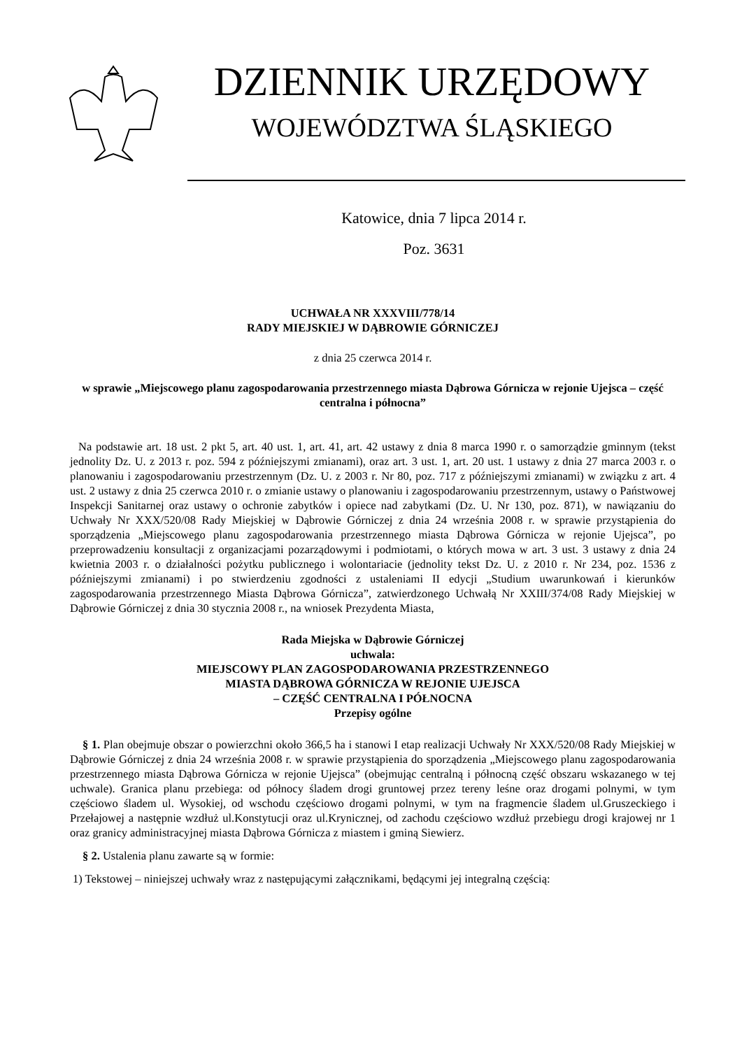DZIENNIK URZĘDOWY
WOJEWÓDZTWA ŚLĄSKIEGO
Katowice, dnia 7 lipca 2014 r.
Poz. 3631
UCHWAŁA NR XXXVIII/778/14
RADY MIEJSKIEJ W DĄBROWIE GÓRNICZEJ
z dnia 25 czerwca 2014 r.
w sprawie „Miejscowego planu zagospodarowania przestrzennego miasta Dąbrowa Górnicza w rejonie Ujejsca – część centralna i północna”
Na podstawie art. 18 ust. 2 pkt 5, art. 40 ust. 1, art. 41, art. 42 ustawy z dnia 8 marca 1990 r. o samorządzie gminnym (tekst jednolity Dz. U. z 2013 r. poz. 594 z późniejszymi zmianami), oraz art. 3 ust. 1, art. 20 ust. 1 ustawy z dnia 27 marca 2003 r. o planowaniu i zagospodarowaniu przestrzennym (Dz. U. z 2003 r. Nr 80, poz. 717 z późniejszymi zmianami) w związku z art. 4 ust. 2 ustawy z dnia 25 czerwca 2010 r. o zmianie ustawy o planowaniu i zagospodarowaniu przestrzennym, ustawy o Państwowej Inspekcji Sanitarnej oraz ustawy o ochronie zabytków i opiece nad zabytkami (Dz. U. Nr 130, poz. 871), w nawiązaniu do Uchwały Nr XXX/520/08 Rady Miejskiej w Dąbrowie Górniczej z dnia 24 września 2008 r. w sprawie przystąpienia do sporządzenia „Miejscowego planu zagospodarowania przestrzennego miasta Dąbrowa Górnicza w rejonie Ujejsca”, po przeprowadzeniu konsultacji z organizacjami pozarządowymi i podmiotami, o których mowa w art. 3 ust. 3 ustawy z dnia 24 kwietnia 2003 r. o działalności pożytku publicznego i wolontariacie (jednolity tekst Dz. U. z 2010 r. Nr 234, poz. 1536 z późniejszymi zmianami) i po stwierdzeniu zgodności z ustaleniami II edycji „Studium uwarunkowań i kierunków zagospodarowania przestrzennego Miasta Dąbrowa Górnicza”, zatwierdzonego Uchwałą Nr XXIII/374/08 Rady Miejskiej w Dąbrowie Górniczej z dnia 30 stycznia 2008 r., na wniosek Prezydenta Miasta,
Rada Miejska w Dąbrowie Górniczej
uchwala:
MIEJSCOWY PLAN ZAGOSPODAROWANIA PRZESTRZENNEGO
MIASTA DĄBROWA GÓRNICZA W REJONIE UJEJSCA
– CZĘŚĆ CENTRALNA I PÓŁNOCNA
Przepisy ogólne
§ 1. Plan obejmuje obszar o powierzchni około 366,5 ha i stanowi I etap realizacji Uchwały Nr XXX/520/08 Rady Miejskiej w Dąbrowie Górniczej z dnia 24 września 2008 r. w sprawie przystąpienia do sporządzenia „Miejscowego planu zagospodarowania przestrzennego miasta Dąbrowa Górnicza w rejonie Ujejsca” (obejmując centralną i północną część obszaru wskazanego w tej uchwale). Granica planu przebiega: od północy śladem drogi gruntowej przez tereny leśne oraz drogami polnymi, w tym częściowo śladem ul. Wysokiej, od wschodu częściowo drogami polnymi, w tym na fragmencie śladem ul.Gruszeckiego i Przełajowej a następnie wzdłuż ul.Konstytucji oraz ul.Krynicznej, od zachodu częściowo wzdłuż przebiegu drogi krajowej nr 1 oraz granicy administracyjnej miasta Dąbrowa Górnicza z miastem i gminą Siewierz.
§ 2. Ustalenia planu zawarte są w formie:
1) Tekstowej – niniejszej uchwały wraz z następującymi załącznikami, będącymi jej integralną częścią: